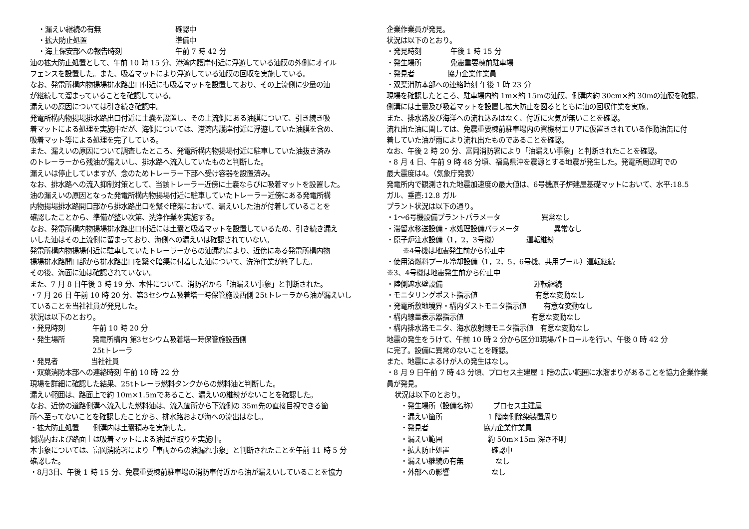・漏えい継続の有無 確認中
・拡大防止処置 準備中
・海上保安部への報告時刻 午前 7 時 42 分
油の拡大防止処置として、午前 10 時 15 分、港湾内護岸付近に浮遊している油膜の外側にオイル
フェンスを設置した。また、吸着マットにより浮遊している油膜の回収を実施している。
なお、発電所構内物揚場排水路出口付近にも吸着マットを設置しており、その上流側に少量の油
が継続して溜まっていることを確認している。
漏えいの原因については引き続き確認中。
発電所構内物揚場排水路出口付近に土嚢を設置し、その上流側にある油膜について、引き続き吸
着マットによる処理を実施中だが、海側については、港湾内護岸付近に浮遊していた油膜を含め、
吸着マット等による処理を完了している。
また、漏えいの原因について調査したところ、発電所構内物揚場付近に駐車していた油抜き済み
のトレーラーから残油が漏えいし、排水路へ流入していたものと判断した。
漏えいは停止していますが、念のためトレーラー下部へ受け容器を設置済み。
なお、排水路への流入抑制対策として、当該トレーラー近傍に土嚢ならびに吸着マットを設置した。
油の漏えいの原因となった発電所構内物揚場付近に駐車していたトレーラー近傍にある発電所構
内物揚場排水路開口部から排水路出口を繋ぐ暗渠において、漏えいした油が付着していることを
確認したことから、準備が整い次第、洗浄作業を実施する。
なお、発電所構内物揚場排水路出口付近には土嚢と吸着マットを設置しているため、引き続き漏え
いした油はその上流側に留まっており、海側への漏えいは確認されていない。
発電所構内物揚場付近に駐車していたトレーラーからの油漏れにより、近傍にある発電所構内物
揚場排水路開口部から排水路出口を繋ぐ暗渠に付着した油について、洗浄作業が終了した。
その後、海面に油は確認されていない。
また、7 月 8 日午後 3 時 19 分、本件について、消防署から「油漏えい事象」と判断された。
・7 月 26 日 午前 10 時 20 分、第3セシウム吸着塔一時保管施設西側 25tトレーラから油が漏えいし
ていることを当社社員が発見した。
状況は以下のとおり。
・発見時刻 午前 10 時 20 分
・発生場所 発電所構内 第3セシウム吸着塔一時保管施設西側
25tトレーラ
・発見者 当社社員
・双葉消防本部への連絡時刻 午前 10 時 22 分
現場を詳細に確認した結果、25tトレーラ燃料タンクからの燃料油と判断した。
漏えい範囲は、路面上で約 10m×1.5mであること、漏えいの継続がないことを確認した。
なお、近傍の道路側溝へ流入した燃料油は、流入箇所から下流側の 35m先の直接目視できる箇
所へ至ってないことを確認したことから、排水路および海への流出はなし。
・拡大防止処置　　側溝内は土嚢積みを実施した。
側溝内および路面上は吸着マットによる油拭き取りを実施中。
本事象については、富岡消防署により「車両からの油漏れ事象」と判断されたことを午前 11 時 5 分
確認した。
・8月3日、午後 1 時 15 分、免震重要棟前駐車場の消防車付近から油が漏えいしていることを協力
企業作業員が発見。
状況は以下のとおり。
・発見時刻 午後 1 時 15 分
・発生場所 免震重要棟前駐車場
・発見者 協力企業作業員
・双葉消防本部への連絡時刻 午後 1 時 23 分
現場を確認したところ、駐車場内約 1m×約 15mの油膜、側溝内約 30cm×約 30mの油膜を確認。
側溝には土嚢及び吸着マットを設置し拡大防止を図るとともに油の回収作業を実施。
また、排水路及び海洋への流れ込みはなく、付近に火気が無いことを確認。
流れ出た油に関しては、免震重要棟前駐車場内の資機材エリアに仮置きされている作動油缶に付
着していた油が雨により流れ出たものであることを確認。
なお、午後 2 時 20 分、富岡消防署により「油漏えい事象」と判断されたことを確認。
・8 月 4 日、午前 9 時 48 分頃、福島県沖を震源とする地震が発生した。発電所周辺町での
最大震度は4。（気象庁発表）
発電所内で観測された地震加速度の最大値は、6号機原子炉建屋基礎マットにおいて、水平:18.5
ガル、垂直:12.8 ガル
プラント状況は以下の通り。
・1～6号機設備プラントパラメータ 異常なし
・滞留水移送設備・水処理設備パラメータ 異常なし
・原子炉注水設備（1，2，3号機） 運転継続
※4号機は地震発生前から停止中
・使用済燃料プール冷却設備（1，2，5，6号機、共用プール）運転継続
※3、4号機は地震発生前から停止中
・陸側遮水壁設備 運転継続
・モニタリングポスト指示値 有意な変動なし
・発電所敷地境界・構内ダストモニタ指示値 有意な変動なし
・構内線量表示器指示値 有意な変動なし
・構内排水路モニタ、海水放射線モニタ指示値　有意な変動なし
地震の発生をうけて、午前 10 時 2 分から区分Ⅱ現場パトロールを行い、午後 0 時 42 分
に完了。設備に異常のないことを確認。
また、地震によるけが人の発生はなし。
・8 月 9 日午前 7 時 43 分頃、プロセス主建屋 1 階の広い範囲に水溜まりがあることを協力企業作業
員が発見。
状況は以下のとおり。
・発生場所（設備名称） プロセス主建屋
・漏えい箇所 1 階南側除染装置周り
・発見者 協力企業作業員
・漏えい範囲 約 50m×15m 深さ不明
・拡大防止処置 確認中
・漏えい継続の有無 なし
・外部への影響 なし